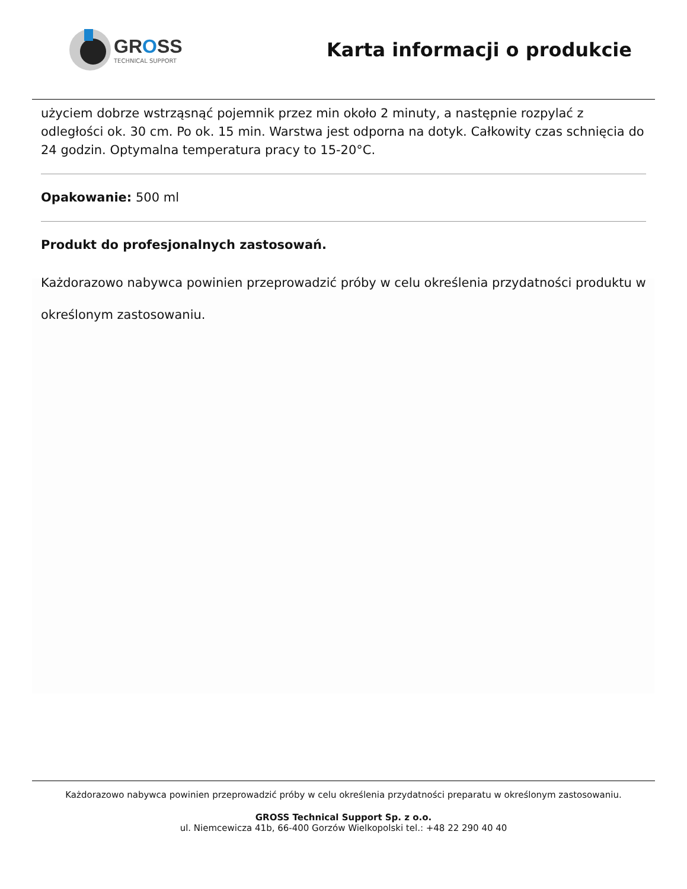GROSS
TECHNICAL SUPPORT
Karta informacji o produkcie
użyciem dobrze wstrząsnąć pojemnik przez min około 2 minuty, a następnie rozpylać z odległości ok. 30 cm. Po ok. 15 min. Warstwa jest odporna na dotyk. Całkowity czas schnięcia do 24 godzin. Optymalna temperatura pracy to 15-20°C.
Opakowanie: 500 ml
Produkt do profesjonalnych zastosowań.
Każdorazowo nabywca powinien przeprowadzić próby w celu określenia przydatności produktu w określonym zastosowaniu.
Każdorazowo nabywca powinien przeprowadzić próby w celu określenia przydatności preparatu w określonym zastosowaniu.
GROSS Technical Support Sp. z o.o.
ul. Niemcewicza 41b, 66-400 Gorzów Wielkopolski tel.: +48 22 290 40 40